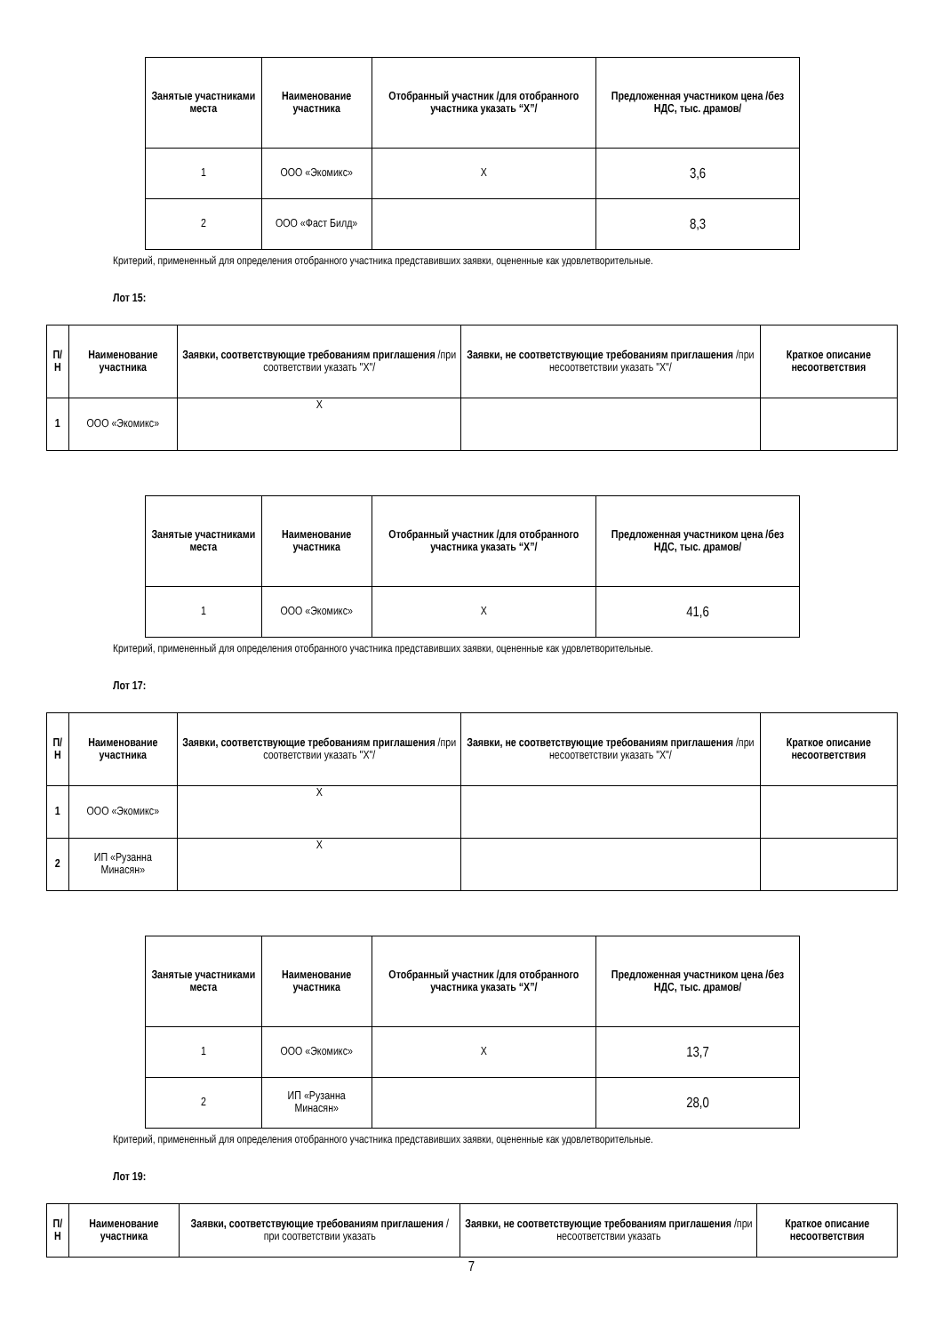| Занятые участниками места | Наименование участника | Отобранный участник /для отобранного участника указать “X”/ | Предложенная участником цена /без НДС, тыс. драмов/ |
| --- | --- | --- | --- |
| 1 | ООО «Экомикс» | X | 3,6 |
| 2 | ООО «Фаст Билд» | | 8,3 |
Критерий, примененный для определения отобранного участника представивших заявки, оцененные как удовлетворительные.
Лот 15:
| П/Н | Наименование участника | Заявки, соответствующие требованиям приглашения /при соответствии указать "X"/ | Заявки, не соответствующие требованиям приглашения /при несоответствии указать "X"/ | Краткое описание несоответствия |
| --- | --- | --- | --- | --- |
| 1 | ООО «Экомикс» | X | | |
| Занятые участниками места | Наименование участника | Отобранный участник /для отобранного участника указать “X”/ | Предложенная участником цена /без НДС, тыс. драмов/ |
| --- | --- | --- | --- |
| 1 | ООО «Экомикс» | X | 41,6 |
Критерий, примененный для определения отобранного участника представивших заявки, оцененные как удовлетворительные.
Лот 17:
| П/Н | Наименование участника | Заявки, соответствующие требованиям приглашения /при соответствии указать "X"/ | Заявки, не соответствующие требованиям приглашения /при несоответствии указать "X"/ | Краткое описание несоответствия |
| --- | --- | --- | --- | --- |
| 1 | ООО «Экомикс» | X | | |
| 2 | ИП «Рузанна Минасян» | X | | |
| Занятые участниками места | Наименование участника | Отобранный участник /для отобранного участника указать “X”/ | Предложенная участником цена /без НДС, тыс. драмов/ |
| --- | --- | --- | --- |
| 1 | ООО «Экомикс» | X | 13,7 |
| 2 | ИП «Рузанна Минасян» | | 28,0 |
Критерий, примененный для определения отобранного участника представивших заявки, оцененные как удовлетворительные.
Лот 19:
| П/Н | Наименование участника | Заявки, соответствующие требованиям приглашения /при соответствии указать | Заявки, не соответствующие требованиям приглашения /при несоответствии указать | Краткое описание несоответствия |
| --- | --- | --- | --- | --- |
7